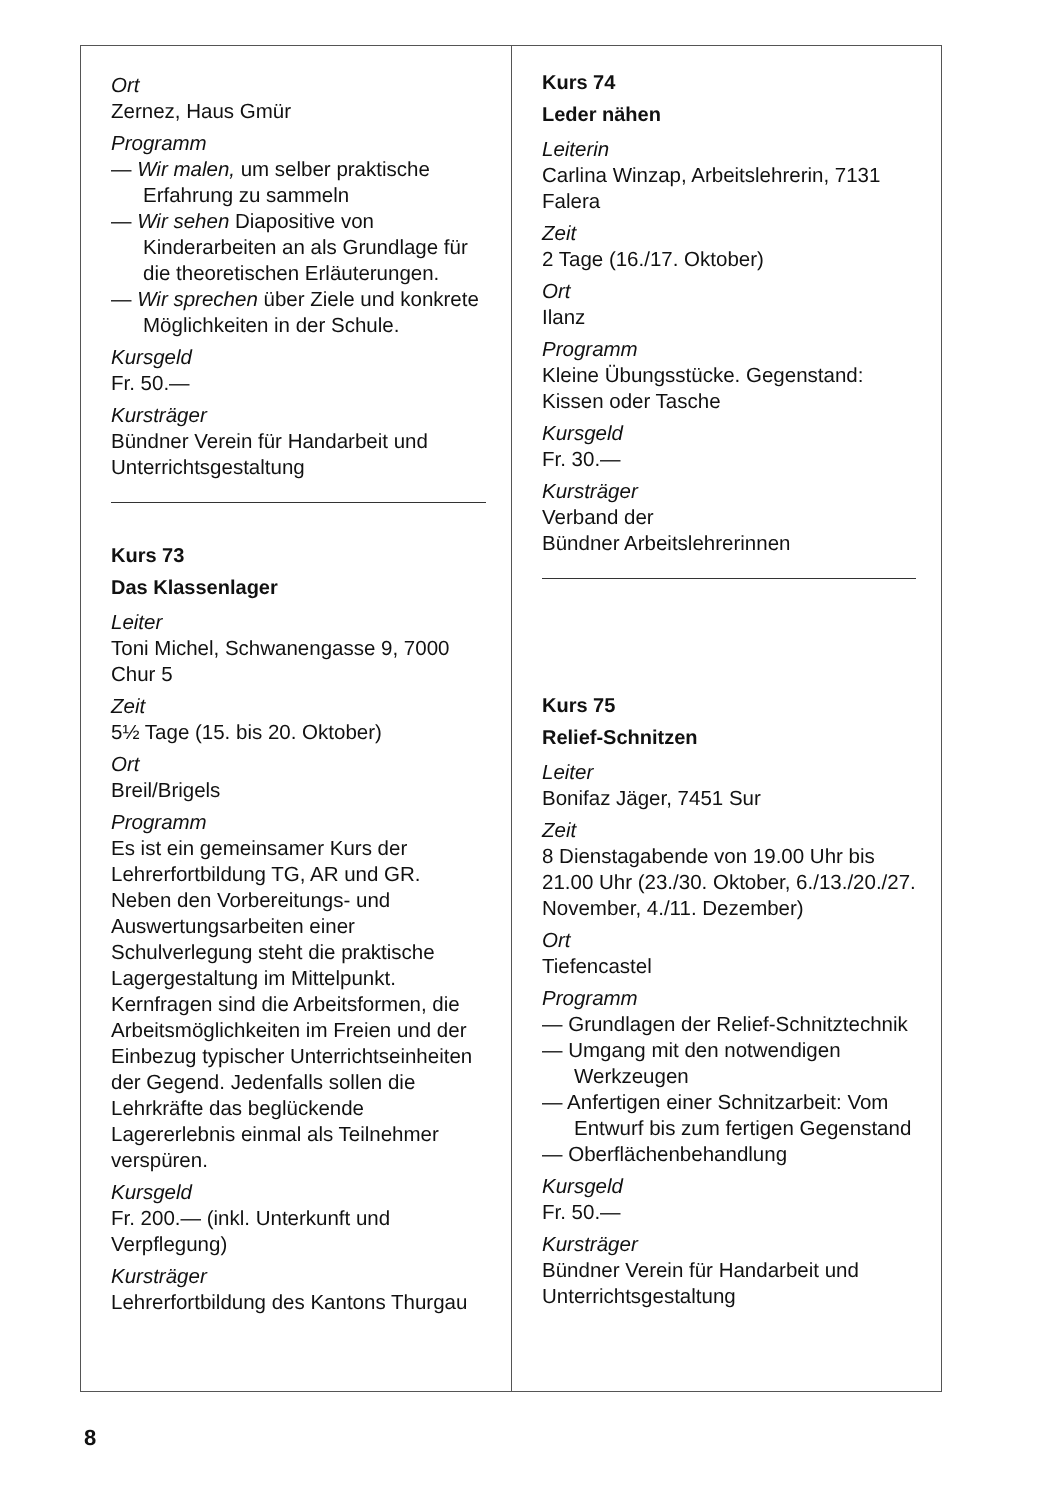Ort
Zernez, Haus Gmür
Programm
— Wir malen, um selber praktische Erfahrung zu sammeln
— Wir sehen Diapositive von Kinderarbeiten an als Grundlage für die theoretischen Erläuterungen.
— Wir sprechen über Ziele und konkrete Möglichkeiten in der Schule.
Kursgeld
Fr. 50.—
Kursträger
Bündner Verein für Handarbeit und Unterrichtsgestaltung
Kurs 73
Das Klassenlager
Leiter
Toni Michel, Schwanengasse 9, 7000 Chur 5
Zeit
5½ Tage (15. bis 20. Oktober)
Ort
Breil/Brigels
Programm
Es ist ein gemeinsamer Kurs der Lehrerfortbildung TG, AR und GR. Neben den Vorbereitungs- und Auswertungsarbeiten einer Schulverlegung steht die praktische Lagergestaltung im Mittelpunkt. Kernfragen sind die Arbeitsformen, die Arbeitsmöglichkeiten im Freien und der Einbezug typischer Unterrichtseinheiten der Gegend. Jedenfalls sollen die Lehrkräfte das beglückende Lagererlebnis einmal als Teilnehmer verspüren.
Kursgeld
Fr. 200.— (inkl. Unterkunft und Verpflegung)
Kursträger
Lehrerfortbildung des Kantons Thurgau
Kurs 74
Leder nähen
Leiterin
Carlina Winzap, Arbeitslehrerin, 7131 Falera
Zeit
2 Tage (16./17. Oktober)
Ort
Ilanz
Programm
Kleine Übungsstücke. Gegenstand: Kissen oder Tasche
Kursgeld
Fr. 30.—
Kursträger
Verband der
Bündner Arbeitslehrerinnen
Kurs 75
Relief-Schnitzen
Leiter
Bonifaz Jäger, 7451 Sur
Zeit
8 Dienstagabende von 19.00 Uhr bis 21.00 Uhr (23./30. Oktober, 6./13./20./27. November, 4./11. Dezember)
Ort
Tiefencastel
Programm
— Grundlagen der Relief-Schnitztechnik
— Umgang mit den notwendigen Werkzeugen
— Anfertigen einer Schnitzarbeit: Vom Entwurf bis zum fertigen Gegenstand
— Oberflächenbehandlung
Kursgeld
Fr. 50.—
Kursträger
Bündner Verein für Handarbeit und Unterrichtsgestaltung
8